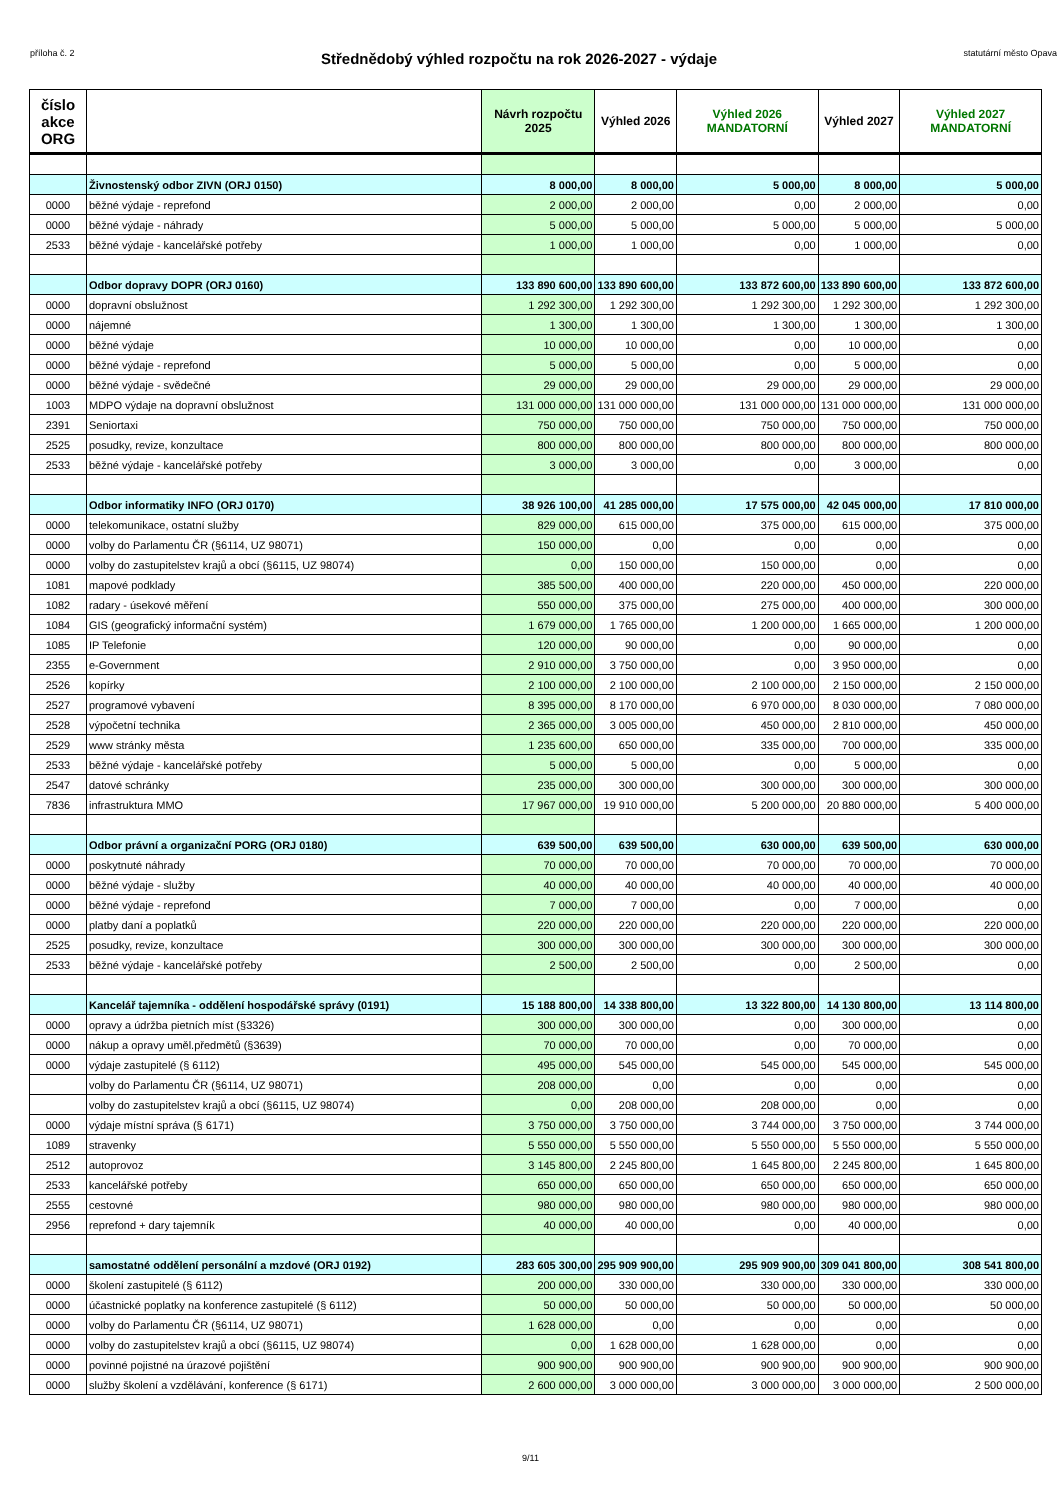příloha č. 2
Střednědobý výhled rozpočtu na rok 2026-2027 - výdaje
statutární město Opava
| číslo akce ORG | | Návrh rozpočtu 2025 | Výhled 2026 | Výhled 2026 MANDATORNÍ | Výhled 2027 | Výhled 2027 MANDATORNÍ |
| --- | --- | --- | --- | --- | --- | --- |
| | Živnostenský odbor ZIVN (ORJ 0150) | 8 000,00 | 8 000,00 | 5 000,00 | 8 000,00 | 5 000,00 |
| 0000 | běžné výdaje - reprefond | 2 000,00 | 2 000,00 | 0,00 | 2 000,00 | 0,00 |
| 0000 | běžné výdaje - náhrady | 5 000,00 | 5 000,00 | 5 000,00 | 5 000,00 | 5 000,00 |
| 2533 | běžné výdaje - kancelářské potřeby | 1 000,00 | 1 000,00 | 0,00 | 1 000,00 | 0,00 |
| | Odbor dopravy DOPR (ORJ 0160) | 133 890 600,00 | 133 890 600,00 | 133 872 600,00 | 133 890 600,00 | 133 872 600,00 |
| 0000 | dopravní obslužnost | 1 292 300,00 | 1 292 300,00 | 1 292 300,00 | 1 292 300,00 | 1 292 300,00 |
| 0000 | nájemné | 1 300,00 | 1 300,00 | 1 300,00 | 1 300,00 | 1 300,00 |
| 0000 | běžné výdaje | 10 000,00 | 10 000,00 | 0,00 | 10 000,00 | 0,00 |
| 0000 | běžné výdaje - reprefond | 5 000,00 | 5 000,00 | 0,00 | 5 000,00 | 0,00 |
| 0000 | běžné výdaje - svědečné | 29 000,00 | 29 000,00 | 29 000,00 | 29 000,00 | 29 000,00 |
| 1003 | MDPO výdaje na dopravní obslužnost | 131 000 000,00 | 131 000 000,00 | 131 000 000,00 | 131 000 000,00 | 131 000 000,00 |
| 2391 | Seniortaxi | 750 000,00 | 750 000,00 | 750 000,00 | 750 000,00 | 750 000,00 |
| 2525 | posudky, revize, konzultace | 800 000,00 | 800 000,00 | 800 000,00 | 800 000,00 | 800 000,00 |
| 2533 | běžné výdaje - kancelářské potřeby | 3 000,00 | 3 000,00 | 0,00 | 3 000,00 | 0,00 |
| | Odbor informatiky INFO (ORJ 0170) | 38 926 100,00 | 41 285 000,00 | 17 575 000,00 | 42 045 000,00 | 17 810 000,00 |
| 0000 | telekomunikace, ostatní služby | 829 000,00 | 615 000,00 | 375 000,00 | 615 000,00 | 375 000,00 |
| 0000 | volby do Parlamentu ČR (§6114, UZ 98071) | 150 000,00 | 0,00 | 0,00 | 0,00 | 0,00 |
| 0000 | volby do zastupitelstev krajů a obcí (§6115, UZ 98074) | 0,00 | 150 000,00 | 150 000,00 | 0,00 | 0,00 |
| 1081 | mapové podklady | 385 500,00 | 400 000,00 | 220 000,00 | 450 000,00 | 220 000,00 |
| 1082 | radary - úsekové měření | 550 000,00 | 375 000,00 | 275 000,00 | 400 000,00 | 300 000,00 |
| 1084 | GIS (geografický informační systém) | 1 679 000,00 | 1 765 000,00 | 1 200 000,00 | 1 665 000,00 | 1 200 000,00 |
| 1085 | IP Telefonie | 120 000,00 | 90 000,00 | 0,00 | 90 000,00 | 0,00 |
| 2355 | e-Government | 2 910 000,00 | 3 750 000,00 | 0,00 | 3 950 000,00 | 0,00 |
| 2526 | kopírky | 2 100 000,00 | 2 100 000,00 | 2 100 000,00 | 2 150 000,00 | 2 150 000,00 |
| 2527 | programové vybavení | 8 395 000,00 | 8 170 000,00 | 6 970 000,00 | 8 030 000,00 | 7 080 000,00 |
| 2528 | výpočetní technika | 2 365 000,00 | 3 005 000,00 | 450 000,00 | 2 810 000,00 | 450 000,00 |
| 2529 | www stránky města | 1 235 600,00 | 650 000,00 | 335 000,00 | 700 000,00 | 335 000,00 |
| 2533 | běžné výdaje - kancelářské potřeby | 5 000,00 | 5 000,00 | 0,00 | 5 000,00 | 0,00 |
| 2547 | datové schránky | 235 000,00 | 300 000,00 | 300 000,00 | 300 000,00 | 300 000,00 |
| 7836 | infrastruktura MMO | 17 967 000,00 | 19 910 000,00 | 5 200 000,00 | 20 880 000,00 | 5 400 000,00 |
| | Odbor právní a organizační PORG (ORJ 0180) | 639 500,00 | 639 500,00 | 630 000,00 | 639 500,00 | 630 000,00 |
| 0000 | poskytnuté náhrady | 70 000,00 | 70 000,00 | 70 000,00 | 70 000,00 | 70 000,00 |
| 0000 | běžné výdaje - služby | 40 000,00 | 40 000,00 | 40 000,00 | 40 000,00 | 40 000,00 |
| 0000 | běžné výdaje - reprefond | 7 000,00 | 7 000,00 | 0,00 | 7 000,00 | 0,00 |
| 0000 | platby daní a poplatků | 220 000,00 | 220 000,00 | 220 000,00 | 220 000,00 | 220 000,00 |
| 2525 | posudky, revize, konzultace | 300 000,00 | 300 000,00 | 300 000,00 | 300 000,00 | 300 000,00 |
| 2533 | běžné výdaje - kancelářské potřeby | 2 500,00 | 2 500,00 | 0,00 | 2 500,00 | 0,00 |
| | Kancelář tajemníka - oddělení hospodářské správy (0191) | 15 188 800,00 | 14 338 800,00 | 13 322 800,00 | 14 130 800,00 | 13 114 800,00 |
| 0000 | opravy a údržba pietních míst (§3326) | 300 000,00 | 300 000,00 | 0,00 | 300 000,00 | 0,00 |
| 0000 | nákup a opravy uměl.předmětů (§3639) | 70 000,00 | 70 000,00 | 0,00 | 70 000,00 | 0,00 |
| 0000 | výdaje zastupitelé (§ 6112) | 495 000,00 | 545 000,00 | 545 000,00 | 545 000,00 | 545 000,00 |
| | volby do Parlamentu ČR (§6114, UZ 98071) | 208 000,00 | 0,00 | 0,00 | 0,00 | 0,00 |
| | volby do zastupitelstev krajů a obcí (§6115, UZ 98074) | 0,00 | 208 000,00 | 208 000,00 | 0,00 | 0,00 |
| 0000 | výdaje místní správa (§ 6171) | 3 750 000,00 | 3 750 000,00 | 3 744 000,00 | 3 750 000,00 | 3 744 000,00 |
| 1089 | stravenky | 5 550 000,00 | 5 550 000,00 | 5 550 000,00 | 5 550 000,00 | 5 550 000,00 |
| 2512 | autoprovoz | 3 145 800,00 | 2 245 800,00 | 1 645 800,00 | 2 245 800,00 | 1 645 800,00 |
| 2533 | kancelářské potřeby | 650 000,00 | 650 000,00 | 650 000,00 | 650 000,00 | 650 000,00 |
| 2555 | cestovné | 980 000,00 | 980 000,00 | 980 000,00 | 980 000,00 | 980 000,00 |
| 2956 | reprefond + dary tajemník | 40 000,00 | 40 000,00 | 0,00 | 40 000,00 | 0,00 |
| | samostatné oddělení personální a mzdové (ORJ 0192) | 283 605 300,00 | 295 909 900,00 | 295 909 900,00 | 309 041 800,00 | 308 541 800,00 |
| 0000 | školení zastupitelé (§ 6112) | 200 000,00 | 330 000,00 | 330 000,00 | 330 000,00 | 330 000,00 |
| 0000 | účastnické poplatky na konference zastupitelé (§ 6112) | 50 000,00 | 50 000,00 | 50 000,00 | 50 000,00 | 50 000,00 |
| 0000 | volby do Parlamentu ČR (§6114, UZ 98071) | 1 628 000,00 | 0,00 | 0,00 | 0,00 | 0,00 |
| 0000 | volby do zastupitelstev krajů a obcí (§6115, UZ 98074) | 0,00 | 1 628 000,00 | 1 628 000,00 | 0,00 | 0,00 |
| 0000 | povinné pojistné na úrazové pojištění | 900 900,00 | 900 900,00 | 900 900,00 | 900 900,00 | 900 900,00 |
| 0000 | služby školení a vzdělávání, konference (§ 6171) | 2 600 000,00 | 3 000 000,00 | 3 000 000,00 | 3 000 000,00 | 2 500 000,00 |
9/11